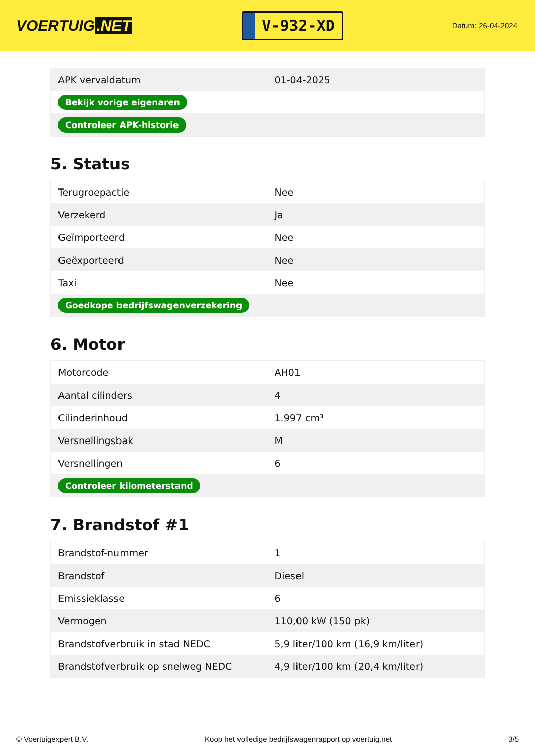VOERTUIG.NET
V-932-XD
Datum: 26-04-2024
| APK vervaldatum | 01-04-2025 |
| Bekijk vorige eigenaren | |
| Controleer APK-historie | |
5. Status
| Terugroepactie | Nee |
| Verzekerd | Ja |
| Geïmporteerd | Nee |
| Geëxporteerd | Nee |
| Taxi | Nee |
| Goedkope bedrijfswagenverzekering | |
6. Motor
| Motorcode | AH01 |
| Aantal cilinders | 4 |
| Cilinderinhoud | 1.997 cm³ |
| Versnellingsbak | M |
| Versnellingen | 6 |
| Controleer kilometerstand | |
7. Brandstof #1
| Brandstof-nummer | 1 |
| Brandstof | Diesel |
| Emissieklasse | 6 |
| Vermogen | 110,00 kW (150 pk) |
| Brandstofverbruik in stad NEDC | 5,9 liter/100 km (16,9 km/liter) |
| Brandstofverbruik op snelweg NEDC | 4,9 liter/100 km (20,4 km/liter) |
© Voertuigexpert B.V. Koop het volledige bedrijfswagenrapport op voertuig.net 3/5